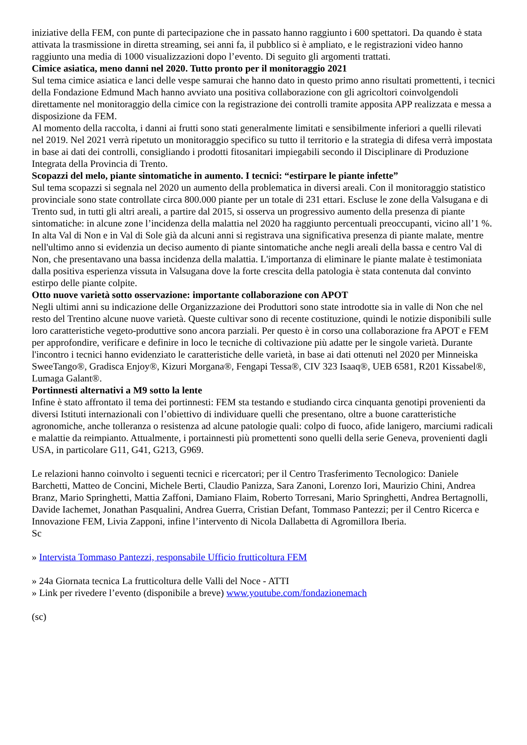iniziative della FEM, con punte di partecipazione che in passato hanno raggiunto i 600 spettatori. Da quando è stata attivata la trasmissione in diretta streaming, sei anni fa, il pubblico si è ampliato, e le registrazioni video hanno raggiunto una media di 1000 visualizzazioni dopo l’evento. Di seguito gli argomenti trattati.
Cimice asiatica, meno danni nel 2020. Tutto pronto per il monitoraggio 2021
Sul tema cimice asiatica e lanci delle vespe samurai che hanno dato in questo primo anno risultati promettenti, i tecnici della Fondazione Edmund Mach hanno avviato una positiva collaborazione con gli agricoltori coinvolgendoli direttamente nel monitoraggio della cimice con la registrazione dei controlli tramite apposita APP realizzata e messa a disposizione da FEM.
Al momento della raccolta, i danni ai frutti sono stati generalmente limitati e sensibilmente inferiori a quelli rilevati nel 2019. Nel 2021 verrà ripetuto un monitoraggio specifico su tutto il territorio e la strategia di difesa verrà impostata in base ai dati dei controlli, consigliando i prodotti fitosanitari impiegabili secondo il Disciplinare di Produzione Integrata della Provincia di Trento.
Scopazzi del melo, piante sintomatiche in aumento. I tecnici: “estirpare le piante infette”
Sul tema scopazzi si segnala nel 2020 un aumento della problematica in diversi areali. Con il monitoraggio statistico provinciale sono state controllate circa 800.000 piante per un totale di 231 ettari. Escluse le zone della Valsugana e di Trento sud, in tutti gli altri areali, a partire dal 2015, si osserva un progressivo aumento della presenza di piante sintomatiche: in alcune zone l’incidenza della malattia nel 2020 ha raggiunto percentuali preoccupanti, vicino all’1 %. In alta Val di Non e in Val di Sole già da alcuni anni si registrava una significativa presenza di piante malate, mentre nell'ultimo anno si evidenzia un deciso aumento di piante sintomatiche anche negli areali della bassa e centro Val di Non, che presentavano una bassa incidenza della malattia. L'importanza di eliminare le piante malate è testimoniata dalla positiva esperienza vissuta in Valsugana dove la forte crescita della patologia è stata contenuta dal convinto estirpo delle piante colpite.
Otto nuove varietà sotto osservazione: importante collaborazione con APOT
Negli ultimi anni su indicazione delle Organizzazione dei Produttori sono state introdotte sia in valle di Non che nel resto del Trentino alcune nuove varietà. Queste cultivar sono di recente costituzione, quindi le notizie disponibili sulle loro caratteristiche vegeto-produttive sono ancora parziali. Per questo è in corso una collaborazione fra APOT e FEM per approfondire, verificare e definire in loco le tecniche di coltivazione più adatte per le singole varietà. Durante l'incontro i tecnici hanno evidenziato le caratteristiche delle varietà, in base ai dati ottenuti nel 2020 per Minneiska SweeTango®, Gradisca Enjoy®, Kizuri Morgana®, Fengapi Tessa®, CIV 323 Isaaq®, UEB 6581, R201 Kissabel®, Lumaga Galant®.
Portinnesti alternativi a M9 sotto la lente
Infine è stato affrontato il tema dei portinnesti: FEM sta testando e studiando circa cinquanta genotipi provenienti da diversi Istituti internazionali con l’obiettivo di individuare quelli che presentano, oltre a buone caratteristiche agronomiche, anche tolleranza o resistenza ad alcune patologie quali: colpo di fuoco, afide lanigero, marciumi radicali e malattie da reimpianto. Attualmente, i portainnesti più promettenti sono quelli della serie Geneva, provenienti dagli USA, in particolare G11, G41, G213, G969.
Le relazioni hanno coinvolto i seguenti tecnici e ricercatori; per il Centro Trasferimento Tecnologico: Daniele Barchetti, Matteo de Concini, Michele Berti, Claudio Panizza, Sara Zanoni, Lorenzo Iori, Maurizio Chini, Andrea Branz, Mario Springhetti, Mattia Zaffoni, Damiano Flaim, Roberto Torresani, Mario Springhetti, Andrea Bertagnolli, Davide Iachemet, Jonathan Pasqualini, Andrea Guerra, Cristian Defant, Tommaso Pantezzi; per il Centro Ricerca e Innovazione FEM, Livia Zapponi, infine l’intervento di Nicola Dallabetta di Agromillora Iberia.
Sc
» Intervista Tommaso Pantezzi, responsabile Ufficio frutticoltura FEM
» 24a Giornata tecnica La frutticoltura delle Valli del Noce - ATTI
» Link per rivedere l’evento (disponibile a breve) www.youtube.com/fondazionemach
(sc)